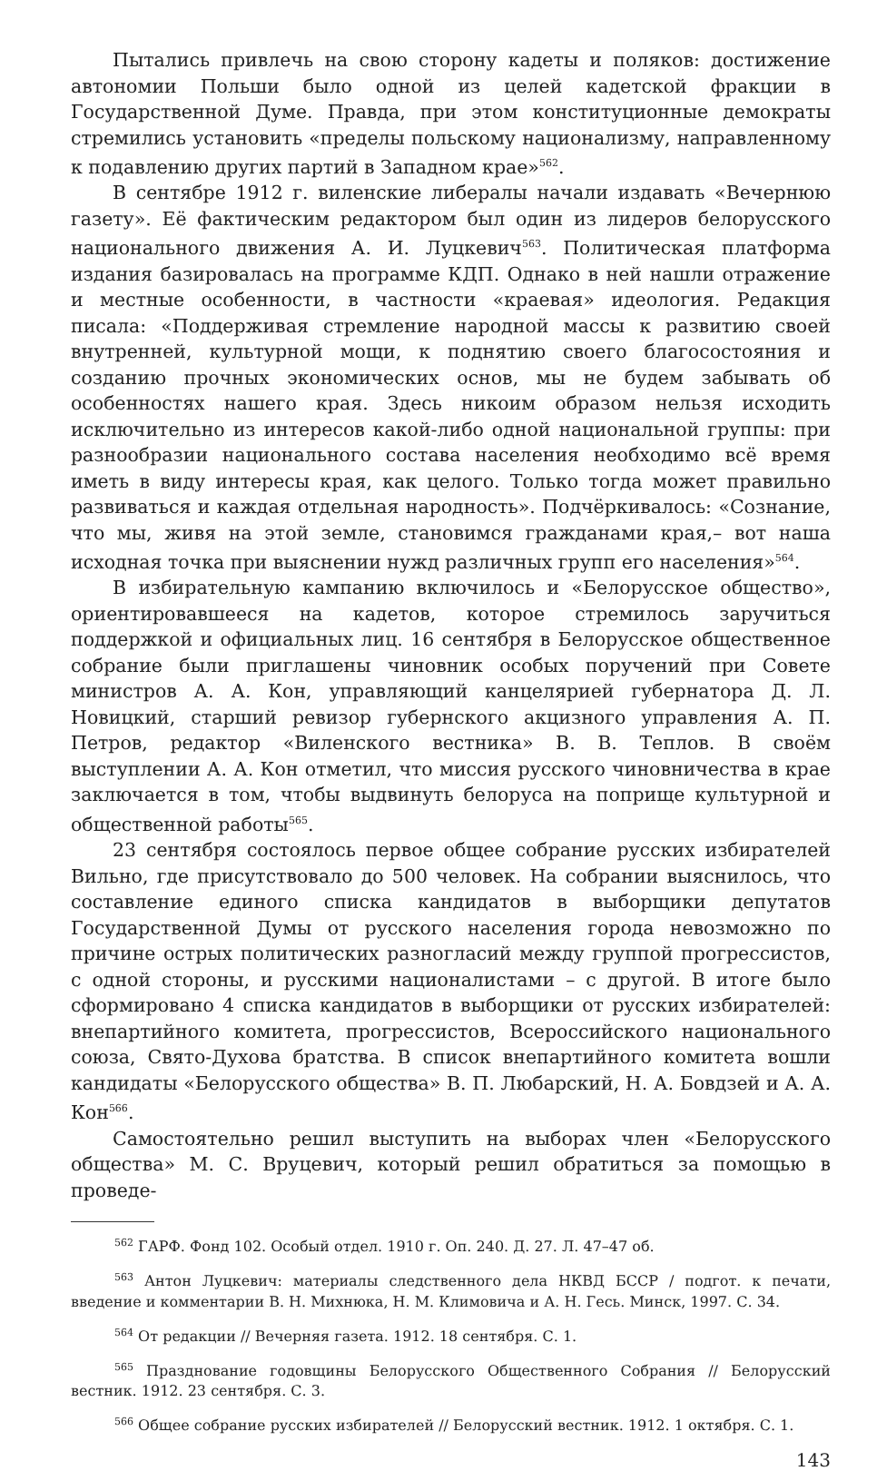Пытались привлечь на свою сторону кадеты и поляков: достижение автономии Польши было одной из целей кадетской фракции в Государственной Думе. Правда, при этом конституционные демократы стремились установить «пределы польскому национализму, направленному к подавлению других партий в Западном крае»<sup>562</sup>.
В сентябре 1912 г. виленские либералы начали издавать «Вечернюю газету». Её фактическим редактором был один из лидеров белорусского национального движения А. И. Луцкевич<sup>563</sup>. Политическая платформа издания базировалась на программе КДП. Однако в ней нашли отражение и местные особенности, в частности «краевая» идеология. Редакция писала: «Поддерживая стремление народной массы к развитию своей внутренней, культурной мощи, к поднятию своего благосостояния и созданию прочных экономических основ, мы не будем забывать об особенностях нашего края. Здесь никоим образом нельзя исходить исключительно из интересов какой-либо одной национальной группы: при разнообразии национального состава населения необходимо всё время иметь в виду интересы края, как целого. Только тогда может правильно развиваться и каждая отдельная народность». Подчёркивалось: «Сознание, что мы, живя на этой земле, становимся гражданами края,– вот наша исходная точка при выяснении нужд различных групп его населения»<sup>564</sup>.
В избирательную кампанию включилось и «Белорусское общество», ориентировавшееся на кадетов, которое стремилось заручиться поддержкой и официальных лиц. 16 сентября в Белорусское общественное собрание были приглашены чиновник особых поручений при Совете министров А. А. Кон, управляющий канцелярией губернатора Д. Л. Новицкий, старший ревизор губернского акцизного управления А. П. Петров, редактор «Виленского вестника» В. В. Теплов. В своём выступлении А. А. Кон отметил, что миссия русского чиновничества в крае заключается в том, чтобы выдвинуть белоруса на поприще культурной и общественной работы<sup>565</sup>.
23 сентября состоялось первое общее собрание русских избирателей Вильно, где присутствовало до 500 человек. На собрании выяснилось, что составление единого списка кандидатов в выборщики депутатов Государственной Думы от русского населения города невозможно по причине острых политических разногласий между группой прогрессистов, с одной стороны, и русскими националистами – с другой. В итоге было сформировано 4 списка кандидатов в выборщики от русских избирателей: внепартийного комитета, прогрессистов, Всероссийского национального союза, Свято-Духова братства. В список внепартийного комитета вошли кандидаты «Белорусского общества» В. П. Любарский, Н. А. Бовдзей и А. А. Кон<sup>566</sup>.
Самостоятельно решил выступить на выборах член «Белорусского общества» М. С. Вруцевич, который решил обратиться за помощью в проведе-
<sup>562</sup> ГАРФ. Фонд 102. Особый отдел. 1910 г. Оп. 240. Д. 27. Л. 47–47 об.
<sup>563</sup> Антон Луцкевич: материалы следственного дела НКВД БССР / подгот. к печати, введение и комментарии В. Н. Михнюка, Н. М. Климовича и А. Н. Гесь. Минск, 1997. С. 34.
<sup>564</sup> От редакции // Вечерняя газета. 1912. 18 сентября. С. 1.
<sup>565</sup> Празднование годовщины Белорусского Общественного Собрания // Белорусский вестник. 1912. 23 сентября. С. 3.
<sup>566</sup> Общее собрание русских избирателей // Белорусский вестник. 1912. 1 октября. С. 1.
143